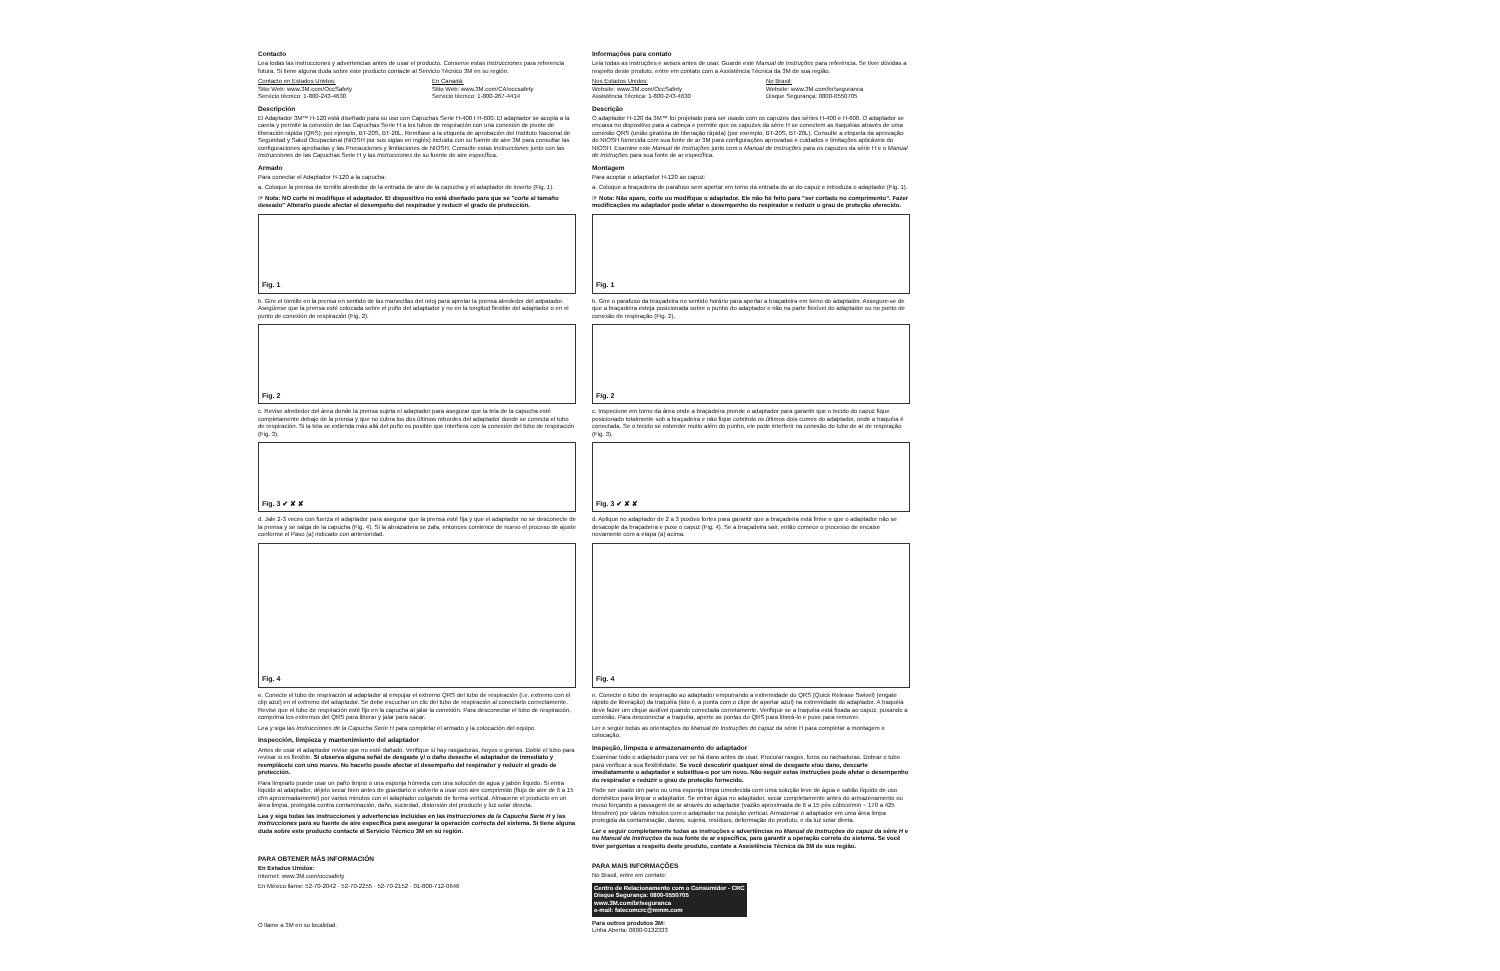Contacto
Lea todas las instrucciones y advertencias antes de usar el producto. Conserve estas Instrucciones para referencia futura. Si tiene alguna duda sobre este producto contacte al Servicio Técnico 3M en su región.
Contacto en Estados Unidos:
Sitio Web: www.3M.com/OccSafety
Servicio técnico: 1-800-243-4630
En Canadá:
Sitio Web: www.3M.com/CA/occsafety
Servicio técnico: 1-800-267-4414
Descripción
El Adaptador 3M™ H-120 está diseñado para su uso con Capuchas Serie H-400 t H-600. El adaptador se acopla a la careta y permite la conexión de las Capuchas Serie H a los tubos de respiración con una conexión de pivote de liberación rápida (QRS); por ejemplo, BT-20S, BT-20L. Remítase a la etiqueta de aprobación del Instituto Nacional de Seguridad y Salud Ocupacional (NIOSH por sus siglas en inglés) incluida con su fuente de aire 3M para consultar las configuraciones aprobadas y las Precauciones y limitaciones de NIOSH. Consulte estas Instrucciones junto con las Instrucciones de las Capuchas Serie H y las Instrucciones de su fuente de aire específica.
Armado
Para conectar el Adaptador H-120 a la capucha:
a. Coloque la prensa de tornillo alrededor de la entrada de aire de la capucha y el adaptador de inserto (Fig. 1).
☞ Nota: NO corte ni modifique el adaptador. El dispositivo no está diseñado para que se "corte al tamaño deseado" Alterarlo puede afectar el desempeño del respirador y reducir el grado de protección.
Fig. 1
b. Gire el tornillo en la prensa en sentido de las manecillas del reloj para apretar la prensa alrededor del adpatador. Asegúrese que la prensa esté colocada sobre el puño del adaptador y no en la longitud flexible del adaptador o en el punto de conexión de respiración (Fig. 2).
Fig. 2
c. Revise alrededor del área donde la prensa sujeta el adaptador para asegurar que la tela de la capucha esté completamente debajo de la prensa y que no cubra los dos últimos rebordes del adaptador donde se conecta el tubo de respiración. Si la tela se extienda más allá del puño es posible que interfiera con la conexión del tubo de respiración (Fig. 3).
Fig. 3 ✔ ✘ ✘
d. Jale 2-3 veces con fuerza el adaptador para asegurar que la prensa esté fija y que el adaptador no se desconecte de la prensa y se salga de la capucha (Fig. 4). Si la abrazadera se zafa, entonces comience de nuevo el proceso de ajuste conforme el Paso (a) indicado con anterioridad.
Fig. 4
e. Conecte el tubo de respiración al adaptador al empujar el extremo QRS del tubo de respiración (i.e. extremo con el clip azul) en el extremo del adaptador. Se debe escuchar un clic del tubo de respiración al conectarlo correctamente. Revise que el tubo de respiración esté fijo en la capucha al jalar la conexión. Para desconectar el tubo de respiración, comprima los extremos del QRS para liberar y jalar para sacar.
Lea y siga las Instrucciones de la Capucha Serie H para completar el armado y la colocación del equipo.
Inspección, limpieza y mantenimiento del adaptador
Antes de usar el adaptador revise que no esté dañado. Verifique si hay rasgaduras, hoyos o grietas. Doble el tubo para revisar si es flexible. Si observa alguna señal de desgaste y/ o daño deseche el adaptador de inmediato y reemplácelo con uno nuevo. No hacerlo puede afectar el desempeño del respirador y reducir el grado de protección.
Para limpiarlo puede usar un paño limpio o una esponja húmeda con una solución de agua y jabón líquido. Si entra líquido al adaptador, déjelo secar bien antes de guardarlo o volverlo a usar con aire comprimido (flujo de aire de 6 a 15 cfm aproximadamente) por varios minutos con el adaptador colgando de forma vertical. Almacene el producto en un área limpia, protegida contra contaminación, daño, suciedad, distorsión del producto y luz solar directa.
Lea y siga todas las instrucciones y advertencias incluidas en las Instrucciones de la Capucha Serie H y las Instrucciones para su fuente de aire específica para asegurar la operación correcta del sistema. Si tiene alguna duda sobre este producto contacte al Servicio Técnico 3M en su región.
PARA OBTENER MÁS INFORMACIÓN
En Estados Unidos:
Internet: www.3M.com/occsafety
En México llame: 52-70-2042 · 52-70-2255 · 52-70-2152 · 01-800-712-0646
O llame a 3M en su localidad.
Informações para contato
Leia todas as instruções e avisos antes de usar. Guarde este Manual de Instruções para referência. Se tiver dúvidas a respeito deste produto, entre em contato com a Assistência Técnica da 3M de sua região.
Nos Estados Unidos:
Website: www.3M.com/OccSafety
Assistência Técnica: 1-800-243-4630
No Brasil:
Website: www.3M.com/br/seguranca
Disque Segurança: 0800-0550705
Descrição
O adaptador H-120 da 3M™ foi projetado para ser usado com os capuzes das séries H-400 e H-600. O adaptador se encaixa no dispositivo para a cabeça e permite que os capuzes da série H se conectem as traquéias através de uma conexão QRS (união giratória de liberação rápida) (por exemplo, BT-20S, BT-20L). Consulte a etiqueta da aprovação do NIOSH fornecida com sua fonte de ar 3M para configurações aprovadas e cuidados e limitações aplicáveis do NIOSH. Examine este Manual de Instruções junto com o Manual de Instruções para os capuzes da série H e o Manual de Instruções para sua fonte de ar específica.
Montagem
Para acoplar o adaptador H-120 ao capuz:
a. Coloque a braçadeira de parafuso sem apertar em torno da entrada do ar do capuz e introduza o adaptador (Fig. 1).
☞ Nota: Não apare, corte ou modifique o adaptador. Ele não foi feito para "ser cortado no comprimento". Fazer modificações no adaptador pode afetar o desempenho do respirador e reduzir o grau de proteção oferecido.
Fig. 1
b. Gire o parafuso da braçadeira no sentido horário para apertar a braçadeira em torno do adaptador. Assegure-se de que a braçadeira esteja posicionada sobre o punho do adaptador e não na parte flexível do adaptador ou no ponto de conexão de respiração (Fig. 2).
Fig. 2
c. Inspecione em torno da área onde a braçadeira prende o adaptador para garantir que o tecido do capuz fique posicionado totalmente sob a braçadeira e não fique cobrindo os últimos dois cumes do adaptador, onde a traquéia é conectada. Se o tecido se estender muito além do punho, ele pode interferir na conexão do tubo de ar de respiração (Fig. 3).
Fig. 3 ✔ ✘ ✘
d. Aplique no adaptador de 2 a 3 puxões fortes para garantir que a braçadeira está firme e que o adaptador não se desacople da braçadeira e puxe o capuz (Fig. 4). Se a braçadeira sair, então comece o processo de encaixe novamente com a etapa (a) acima.
Fig. 4
e. Conecte o tubo de respiração ao adaptador empurrando a extremidade do QRS (Quick Release Swivel) (engate rápido de liberação) da traquéia (isto é, a ponta com o clipe de apertar azul) na extremidade do adaptador. A traquéia deve fazer um clique audível quando conectada corretamente. Verifique se a traquéia está fixada ao capuz, puxando a conexão. Para desconectar a traquéia, aperte as pontas do QRS para liberá-lo e puxe para remover.
Ler e seguir todas as orientações do Manual de Instruções do capuz da série H para completar a montagem e colocação.
Inspeção, limpeza e armazenamento do adaptador
Examinar todo o adaptador para ver se há dano antes de usar. Procurar rasgos, furos ou rachaduras. Dobrar o tubo para verificar a sua flexibilidade. Se você descobrir qualquer sinal de desgaste e/ou dano, descarte imediatamente o adaptador e substitua-o por um novo. Não seguir estas instruções pode afetar o desempenho do respirador e reduzir o grau de proteção fornecido.
Pode ser usado um pano ou uma esponja limpa umedecida com uma solução leve de água e sabão líquido de uso doméstico para limpar o adaptador. Se entrar água no adaptador, secar completamente antes do armazenamento ou reuso forçando a passagem de ar através do adaptador (vazão aproximada de 6 a 15 pés cúbico/min ~ 170 a 425 litros/min) por vários minutos com o adaptador na posição vertical. Armazenar o adaptador em uma área limpa protegida da contaminação, danos, sujeira, resíduos, deformação do produto, e da luz solar direta.
Ler e seguir completamente todas as instruções e advertências no Manual de Instruções do capuz da série H e no Manual de Instruções da sua fonte de ar específica, para garantir a operação correta do sistema. Se você tiver perguntas a respeito deste produto, contate a Assistência Técnica da 3M de sua região.
PARA MAIS INFORMAÇÕES
No Brasil, entre em contato:
Centro de Relacionamento com o Consumidor - CRC
Disque Segurança: 0800-0550705
www.3M.com/br/seguranca
e-mail: falecomcrc@mmm.com
Para outros produtos 3M:
Linha Aberta: 0800-0132333